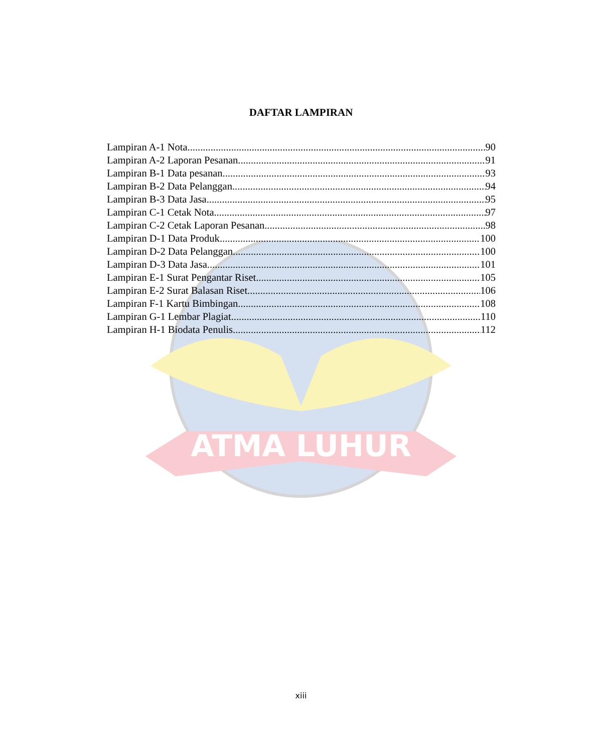DAFTAR LAMPIRAN
ATMA LUHUR
Lampiran A-1 Nota 90
Lampiran A-2 Laporan Pesanan 91
Lampiran B-1 Data pesanan 93
Lampiran B-2 Data Pelanggan 94
Lampiran B-3 Data Jasa 95
Lampiran C-1 Cetak Nota 97
Lampiran C-2 Cetak Laporan Pesanan 98
Lampiran D-1 Data Produk 100
Lampiran D-2 Data Pelanggan 100
Lampiran D-3 Data Jasa 101
Lampiran E-1 Surat Pengantar Riset 105
Lampiran E-2 Surat Balasan Riset 106
Lampiran F-1 Kartu Bimbingan 108
Lampiran G-1 Lembar Plagiat 110
Lampiran H-1 Biodata Penulis 112
xiii